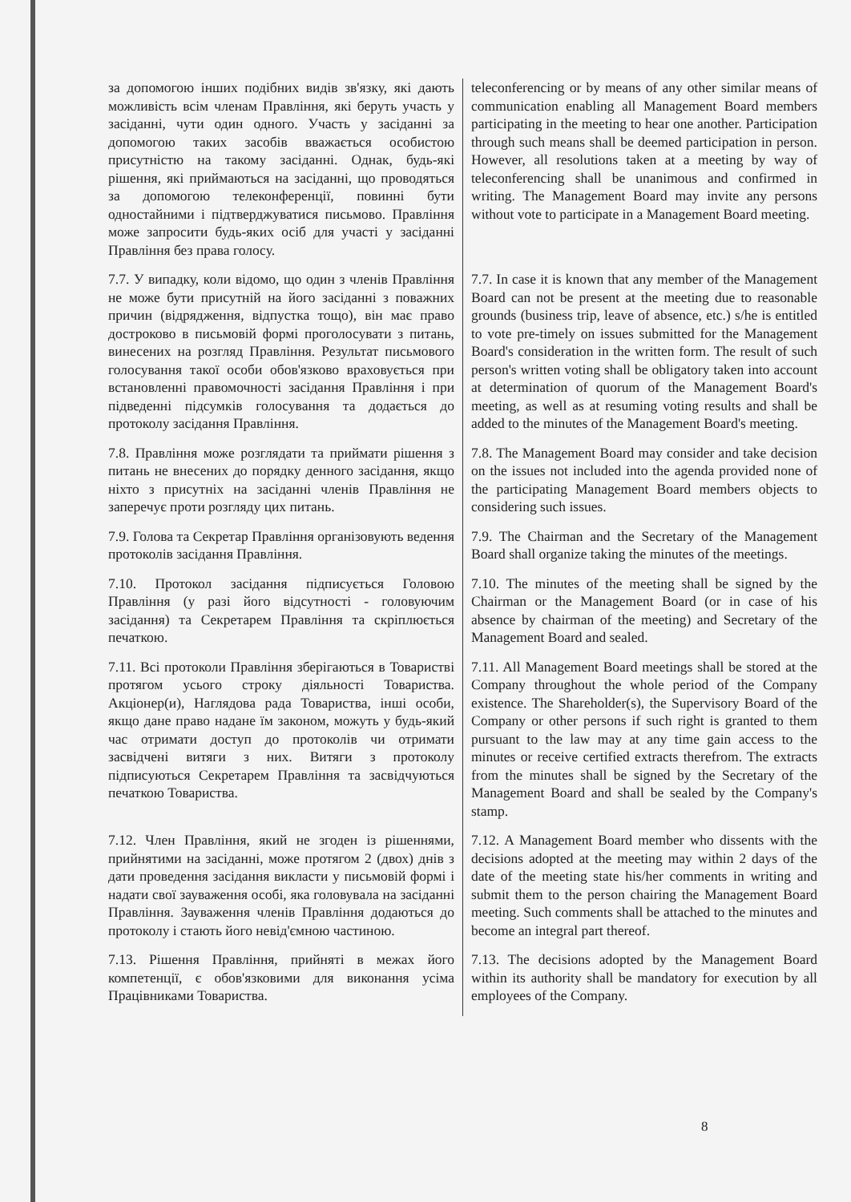| за допомогою інших подібних видів зв'язку, які дають можливість всім членам Правління, які беруть участь у засіданні, чути один одного. Участь у засіданні за допомогою таких засобів вважається особистою присутністю на такому засіданні. Однак, будь-які рішення, які приймаються на засіданні, що проводяться за допомогою телеконференції, повинні бути одностайними і підтверджуватися письмово. Правління може запросити будь-яких осіб для участі у засіданні Правління без права голосу. | teleconferencing or by means of any other similar means of communication enabling all Management Board members participating in the meeting to hear one another. Participation through such means shall be deemed participation in person. However, all resolutions taken at a meeting by way of teleconferencing shall be unanimous and confirmed in writing. The Management Board may invite any persons without vote to participate in a Management Board meeting. |
| 7.7. У випадку, коли відомо, що один з членів Правління не може бути присутній на його засіданні з поважних причин (відрядження, відпустка тощо), він має право достроково в письмовій формі проголосувати з питань, винесених на розгляд Правління. Результат письмового голосування такої особи обов'язково враховується при встановленні правомочності засідання Правління і при підведенні підсумків голосування та додається до протоколу засідання Правління. | 7.7. In case it is known that any member of the Management Board can not be present at the meeting due to reasonable grounds (business trip, leave of absence, etc.) s/he is entitled to vote pre-timely on issues submitted for the Management Board's consideration in the written form. The result of such person's written voting shall be obligatory taken into account at determination of quorum of the Management Board's meeting, as well as at resuming voting results and shall be added to the minutes of the Management Board's meeting. |
| 7.8. Правління може розглядати та приймати рішення з питань не внесених до порядку денного засідання, якщо ніхто з присутніх на засіданні членів Правління не заперечує проти розгляду цих питань. | 7.8. The Management Board may consider and take decision on the issues not included into the agenda provided none of the participating Management Board members objects to considering such issues. |
| 7.9. Голова та Секретар Правління організовують ведення протоколів засідання Правління. | 7.9. The Chairman and the Secretary of the Management Board shall organize taking the minutes of the meetings. |
| 7.10. Протокол засідання підписується Головою Правління (у разі його відсутності - головуючим засідання) та Секретарем Правління та скріплюється печаткою. | 7.10. The minutes of the meeting shall be signed by the Chairman or the Management Board (or in case of his absence by chairman of the meeting) and Secretary of the Management Board and sealed. |
| 7.11. Всі протоколи Правління зберігаються в Товаристві протягом усього строку діяльності Товариства. Акціонер(и), Наглядова рада Товариства, інші особи, якщо дане право надане їм законом, можуть у будь-який час отримати доступ до протоколів чи отримати засвідчені витяги з них. Витяги з протоколу підписуються Секретарем Правління та засвідчуються печаткою Товариства. | 7.11. All Management Board meetings shall be stored at the Company throughout the whole period of the Company existence. The Shareholder(s), the Supervisory Board of the Company or other persons if such right is granted to them pursuant to the law may at any time gain access to the minutes or receive certified extracts therefrom. The extracts from the minutes shall be signed by the Secretary of the Management Board and shall be sealed by the Company's stamp. |
| 7.12. Член Правління, який не згоден із рішеннями, прийнятими на засіданні, може протягом 2 (двох) днів з дати проведення засідання викласти у письмовій формі і надати свої зауваження особі, яка головувала на засіданні Правління. Зауваження членів Правління додаються до протоколу і стають його невід'ємною частиною. | 7.12. A Management Board member who dissents with the decisions adopted at the meeting may within 2 days of the date of the meeting state his/her comments in writing and submit them to the person chairing the Management Board meeting. Such comments shall be attached to the minutes and become an integral part thereof. |
| 7.13. Рішення Правління, прийняті в межах його компетенції, є обов'язковими для виконання усіма Працівниками Товариства. | 7.13. The decisions adopted by the Management Board within its authority shall be mandatory for execution by all employees of the Company. |
8